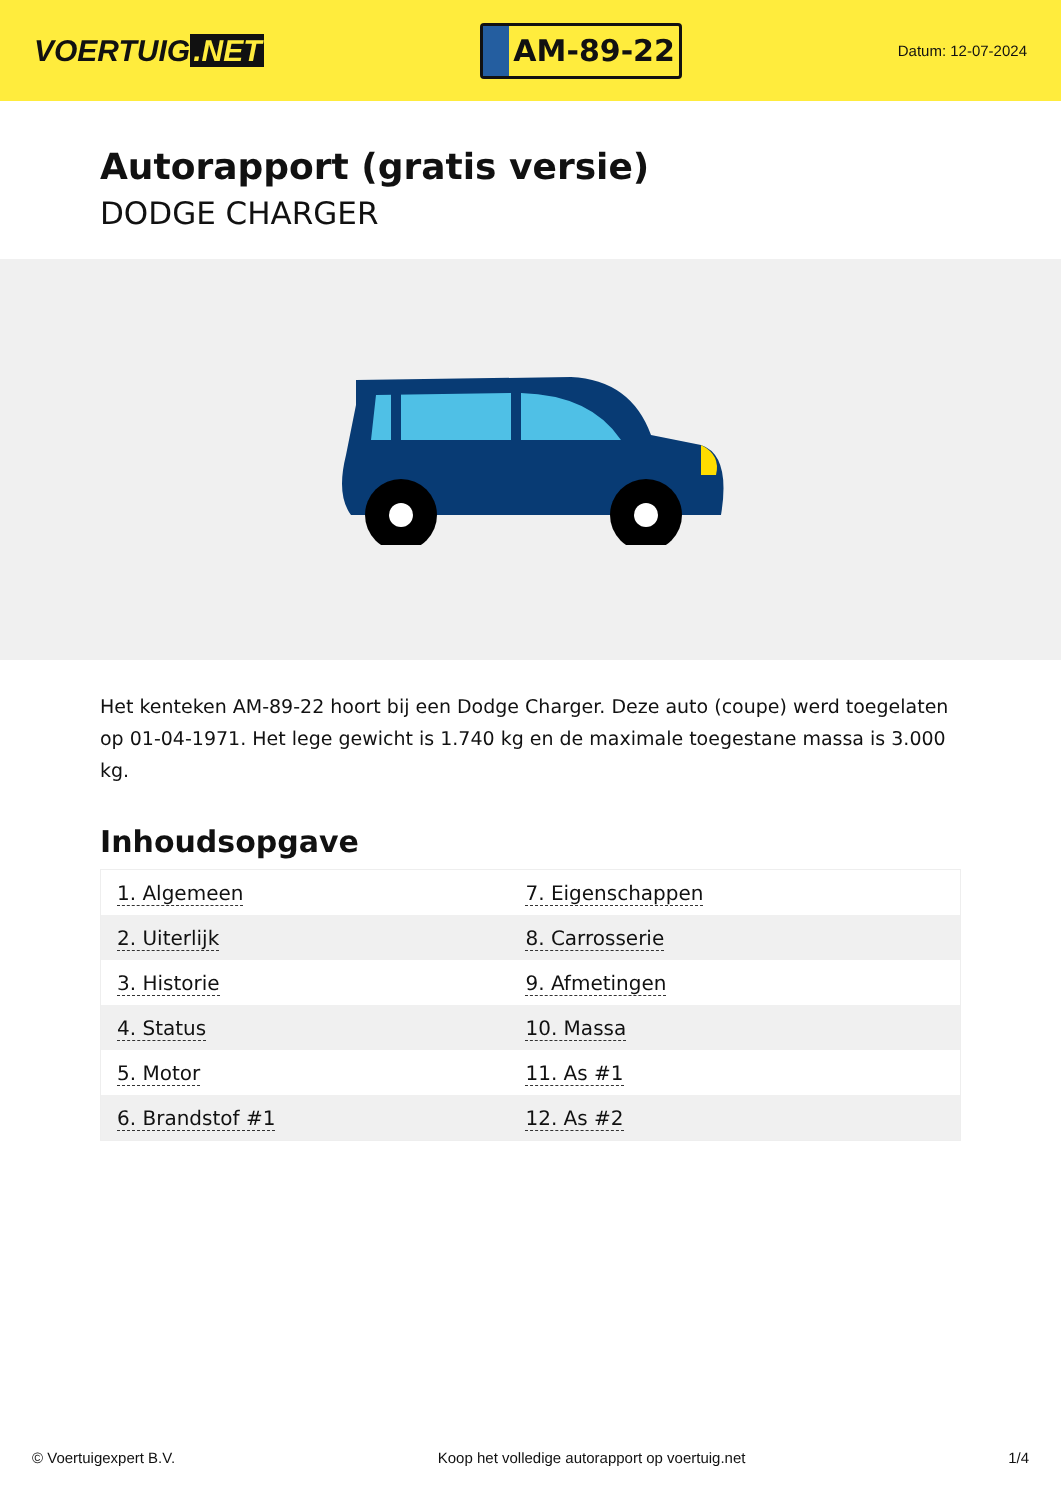VOERTUIG.NET
AM-89-22
Datum: 12-07-2024
Autorapport (gratis versie)
DODGE CHARGER
Het kenteken AM-89-22 hoort bij een Dodge Charger. Deze auto (coupe) werd toegelaten op 01-04-1971. Het lege gewicht is 1.740 kg en de maximale toegestane massa is 3.000 kg.
Inhoudsopgave
| 1. Algemeen | 7. Eigenschappen |
| 2. Uiterlijk | 8. Carrosserie |
| 3. Historie | 9. Afmetingen |
| 4. Status | 10. Massa |
| 5. Motor | 11. As #1 |
| 6. Brandstof #1 | 12. As #2 |
© Voertuigexpert B.V. Koop het volledige autorapport op voertuig.net 1/4